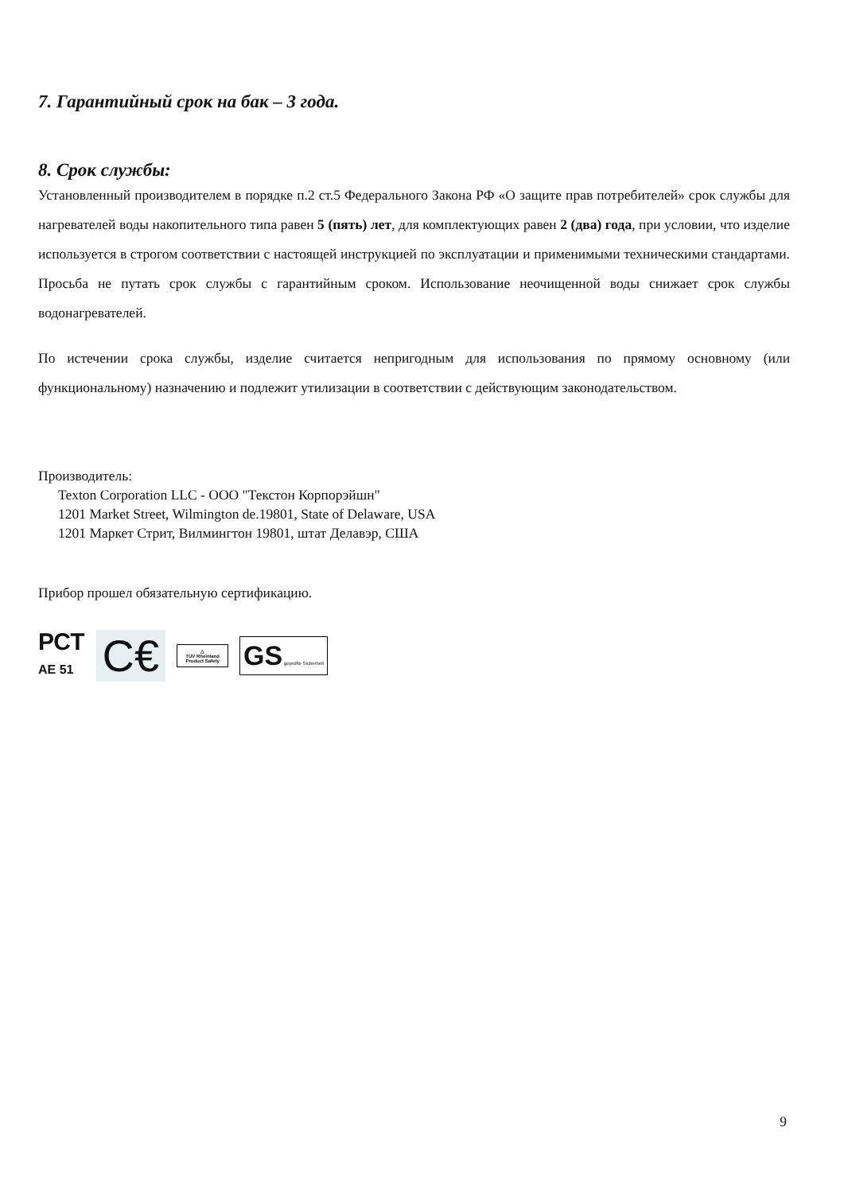7. Гарантийный срок на бак – 3 года.
8. Срок службы:
Установленный производителем в порядке п.2 ст.5 Федерального Закона РФ «О защите прав потребителей» срок службы для нагревателей воды накопительного типа равен 5 (пять) лет, для комплектующих равен 2 (два) года, при условии, что изделие используется в строгом соответствии с настоящей инструкцией по эксплуатации и применимыми техническими стандартами. Просьба не путать срок службы с гарантийным сроком. Использование неочищенной воды снижает срок службы водонагревателей.
По истечении срока службы, изделие считается непригодным для использования по прямому основному (или функциональному) назначению и подлежит утилизации в соответствии с действующим законодательством.
Производитель:
Texton Corporation LLC - ООО "Текстон Корпорэйшн"
1201 Market Street, Wilmington de.19801, State of Delaware, USA
1201 Маркет Стрит, Вилмингтон 19801, штат Делавэр, США
Прибор прошел обязательную сертификацию.
РСТ
AE 51
C€
△
TÜV Rheinland Product Safety
GS geprüfte Sicherheit
9